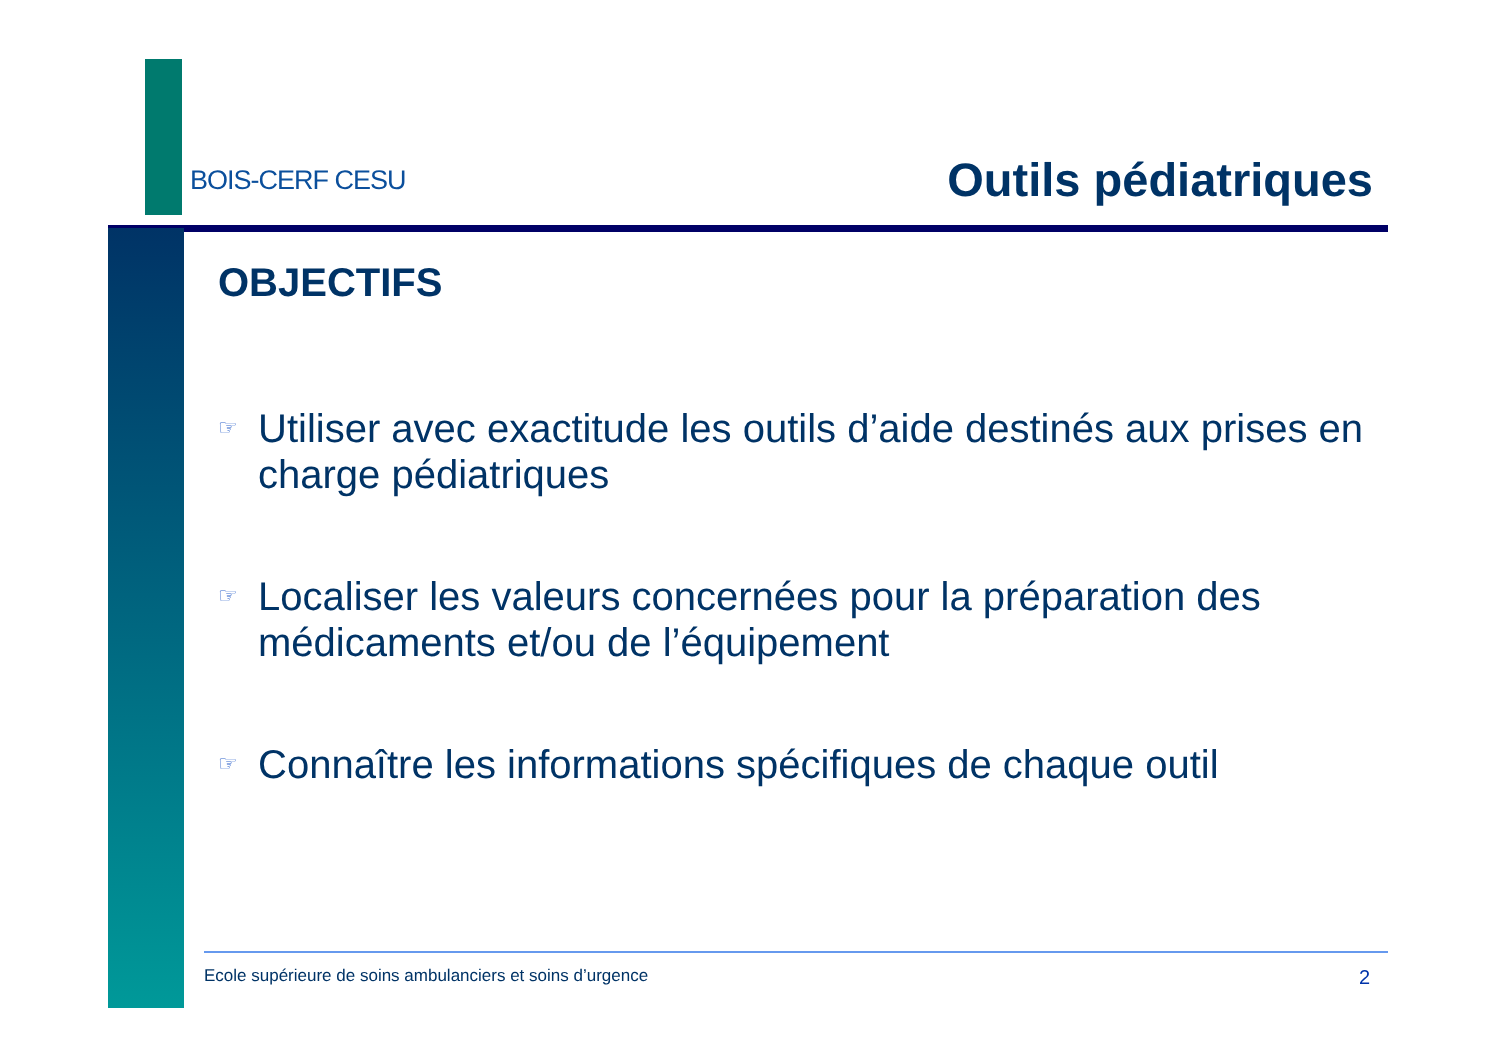BOIS-CERF CESU Outils pédiatriques
OBJECTIFS
☞ Utiliser avec exactitude les outils d’aide destinés aux prises en charge pédiatriques
☞ Localiser les valeurs concernées pour la préparation des médicaments et/ou de l’équipement
☞ Connaître les informations spécifiques de chaque outil
Ecole supérieure de soins ambulanciers et soins d’urgence 2